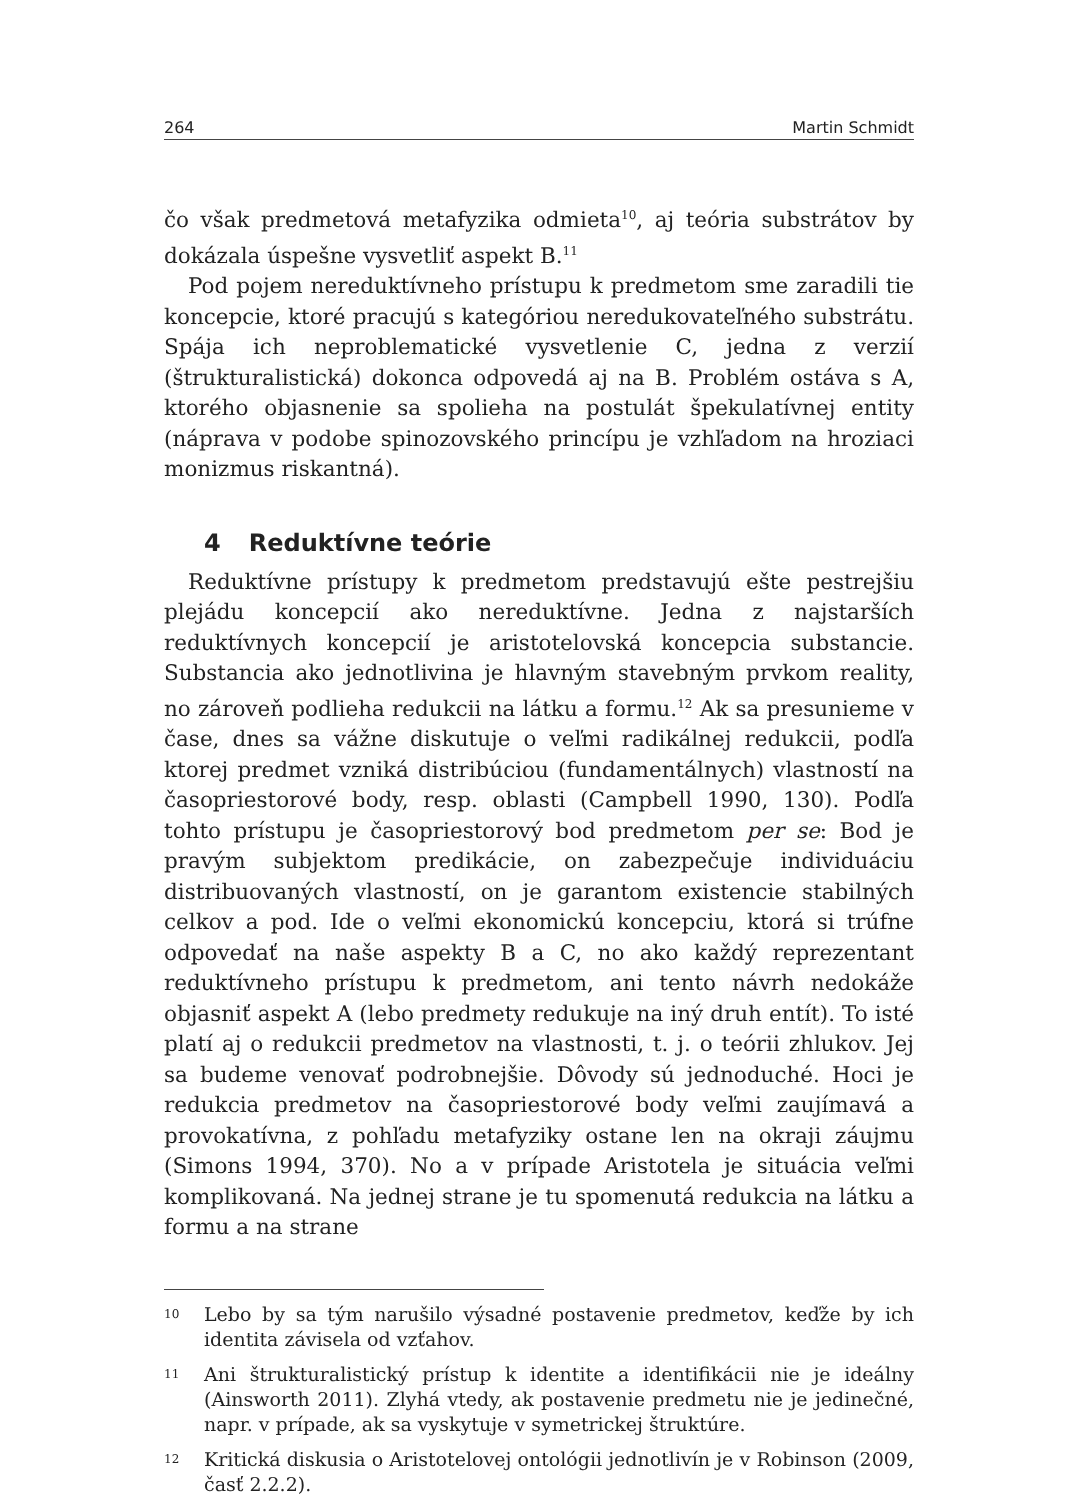264 Martin Schmidt
čo však predmetová metafyzika odmieta<sup>10</sup>, aj teória substrátov by dokázala úspešne vysvetliť aspekt B.<sup>11</sup>
Pod pojem nereduktívneho prístupu k predmetom sme zaradili tie koncepcie, ktoré pracujú s kategóriou neredukovateľného substrátu. Spája ich neproblematické vysvetlenie C, jedna z verzií (štrukturalistická) dokonca odpovedá aj na B. Problém ostáva s A, ktorého objasnenie sa spolieha na postulát špekulatívnej entity (náprava v podobe spinozovského princípu je vzhľadom na hroziaci monizmus riskantná).
4 Reduktívne teórie
Reduktívne prístupy k predmetom predstavujú ešte pestrejšiu plejádu koncepcií ako nereduktívne. Jedna z najstarších reduktívnych koncepcií je aristotelovská koncepcia substancie. Substancia ako jednotlivina je hlavným stavebným prvkom reality, no zároveň podlieha redukcii na látku a formu.<sup>12</sup> Ak sa presunieme v čase, dnes sa vážne diskutuje o veľmi radikálnej redukcii, podľa ktorej predmet vzniká distribúciou (fundamentálnych) vlastností na časopriestorové body, resp. oblasti (Campbell 1990, 130). Podľa tohto prístupu je časopriestorový bod predmetom per se: Bod je pravým subjektom predikácie, on zabezpečuje individuáciu distribuovaných vlastností, on je garantom existencie stabilných celkov a pod. Ide o veľmi ekonomickú koncepciu, ktorá si trúfne odpovedať na naše aspekty B a C, no ako každý reprezentant reduktívneho prístupu k predmetom, ani tento návrh nedokáže objasniť aspekt A (lebo predmety redukuje na iný druh entít). To isté platí aj o redukcii predmetov na vlastnosti, t. j. o teórii zhlukov. Jej sa budeme venovať podrobnejšie. Dôvody sú jednoduché. Hoci je redukcia predmetov na časopriestorové body veľmi zaujímavá a provokatívna, z pohľadu metafyziky ostane len na okraji záujmu (Simons 1994, 370). No a v prípade Aristotela je situácia veľmi komplikovaná. Na jednej strane je tu spomenutá redukcia na látku a formu a na strane
<sup>10</sup>
Lebo by sa tým narušilo výsadné postavenie predmetov, keďže by ich identita závisela od vzťahov.
<sup>11</sup>
Ani štrukturalistický prístup k identite a identifikácii nie je ideálny (Ainsworth 2011). Zlyhá vtedy, ak postavenie predmetu nie je jedinečné, napr. v prípade, ak sa vyskytuje v symetrickej štruktúre.
<sup>12</sup>
Kritická diskusia o Aristotelovej ontológii jednotlivín je v Robinson (2009, časť 2.2.2).